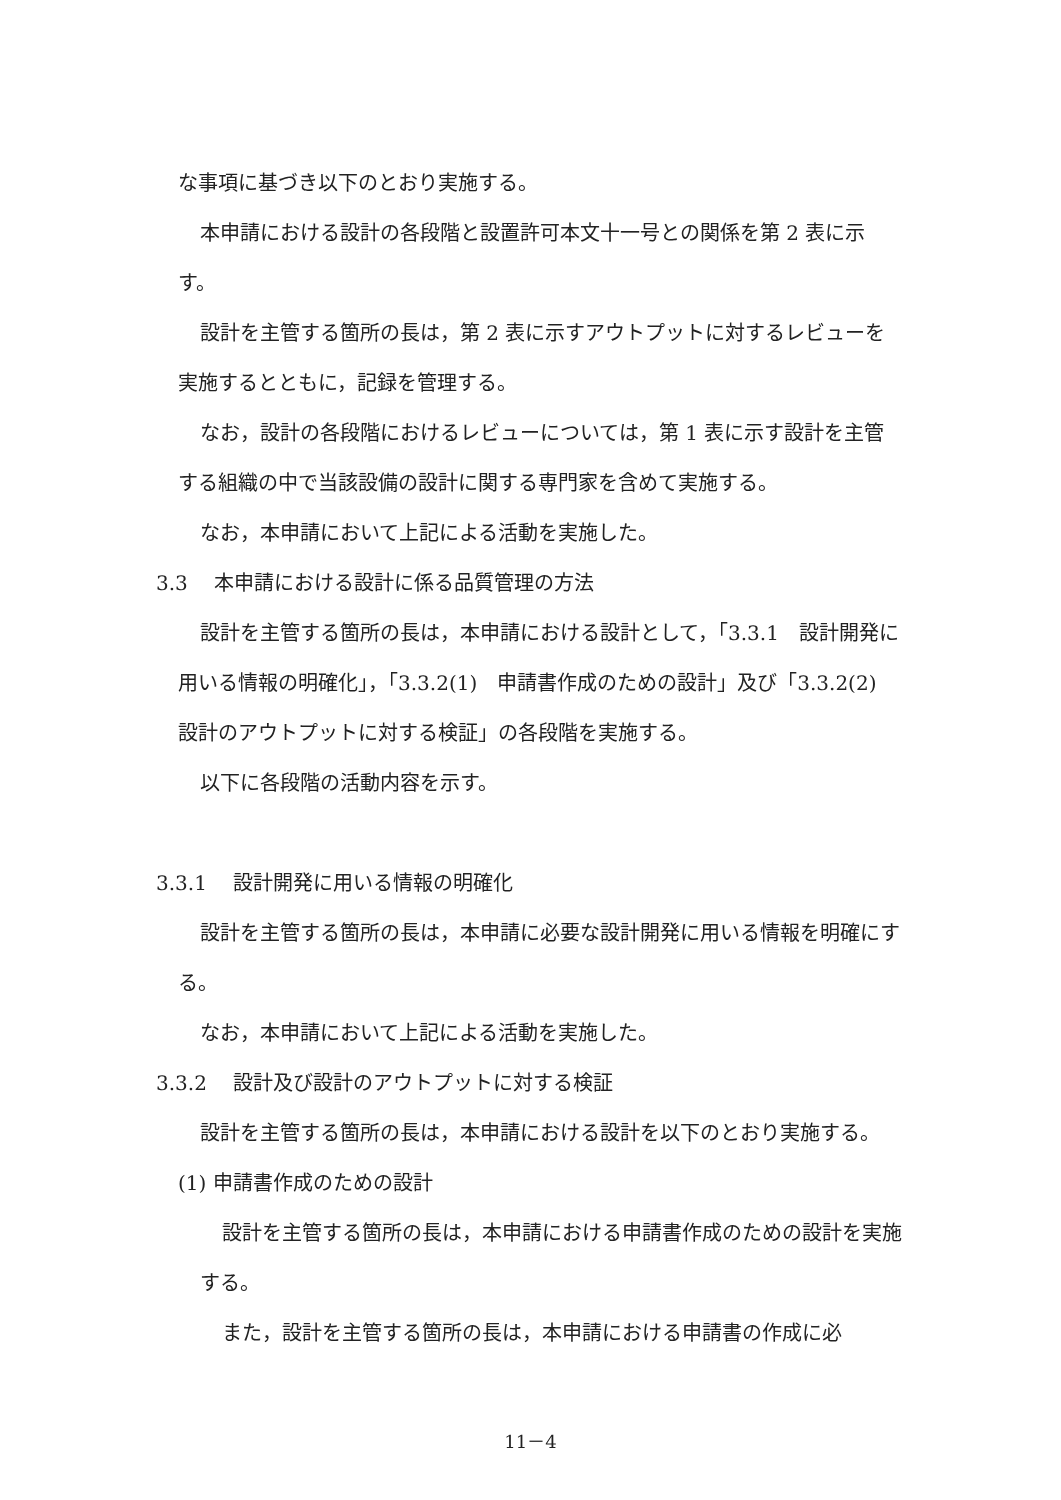な事項に基づき以下のとおり実施する。
本申請における設計の各段階と設置許可本文十一号との関係を第 2 表に示す。
設計を主管する箇所の長は，第 2 表に示すアウトプットに対するレビューを実施するとともに，記録を管理する。
なお，設計の各段階におけるレビューについては，第 1 表に示す設計を主管する組織の中で当該設備の設計に関する専門家を含めて実施する。
なお，本申請において上記による活動を実施した。
3.3　 本申請における設計に係る品質管理の方法
設計を主管する箇所の長は，本申請における設計として，「3.3.1　設計開発に用いる情報の明確化」，「3.3.2(1)　申請書作成のための設計」及び「3.3.2(2)　設計のアウトプットに対する検証」の各段階を実施する。
以下に各段階の活動内容を示す。
3.3.1　 設計開発に用いる情報の明確化
設計を主管する箇所の長は，本申請に必要な設計開発に用いる情報を明確にする。
なお，本申請において上記による活動を実施した。
3.3.2　 設計及び設計のアウトプットに対する検証
設計を主管する箇所の長は，本申請における設計を以下のとおり実施する。
(1) 申請書作成のための設計
設計を主管する箇所の長は，本申請における申請書作成のための設計を実施する。
また，設計を主管する箇所の長は，本申請における申請書の作成に必
11－4